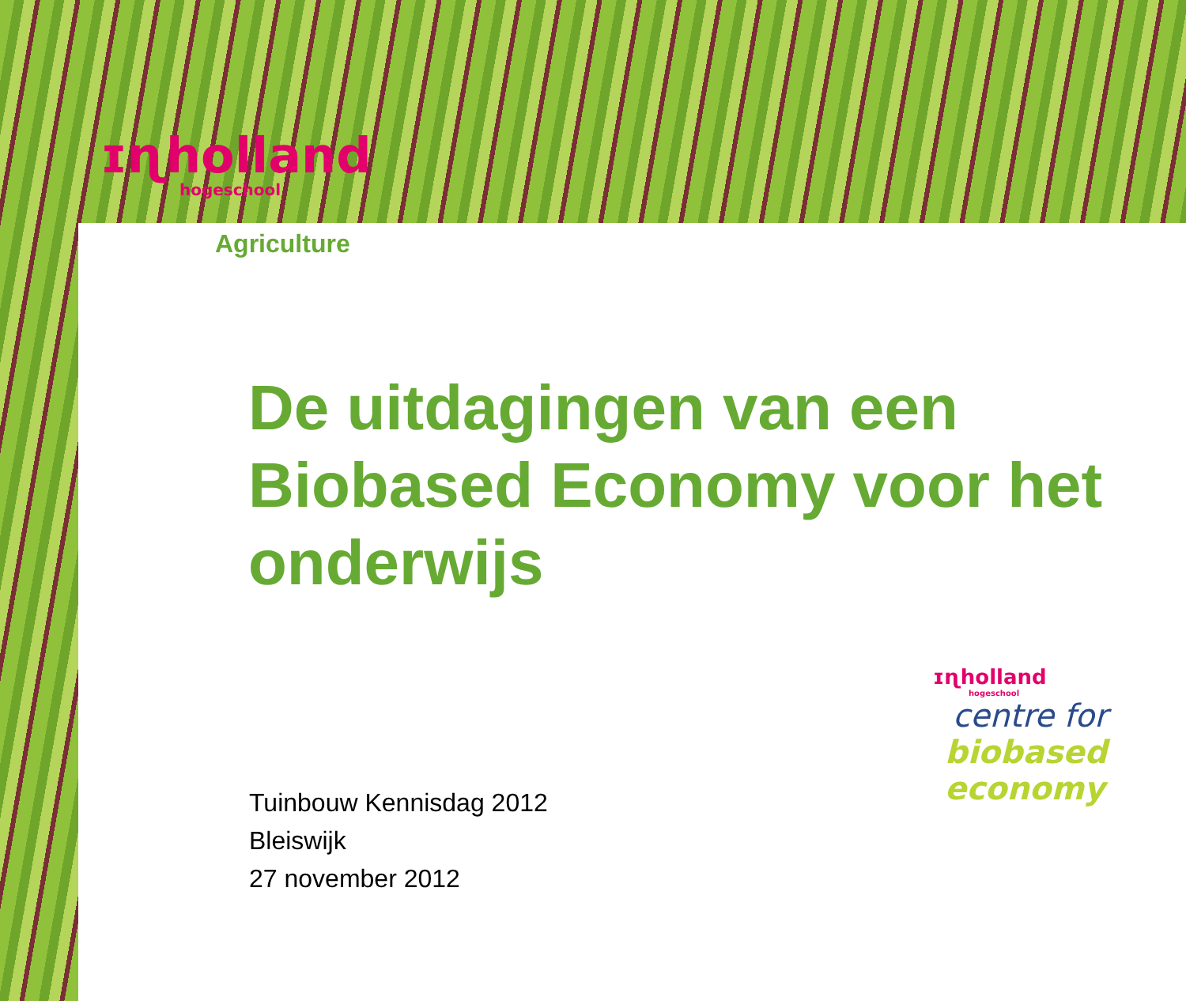ɪɳholland
hogeschool
Agriculture
De uitdagingen van een Biobased Economy voor het onderwijs
Tuinbouw Kennisdag 2012
Bleiswijk
27 november 2012
ɪɳholland
hogeschool
centre for
biobased
economy